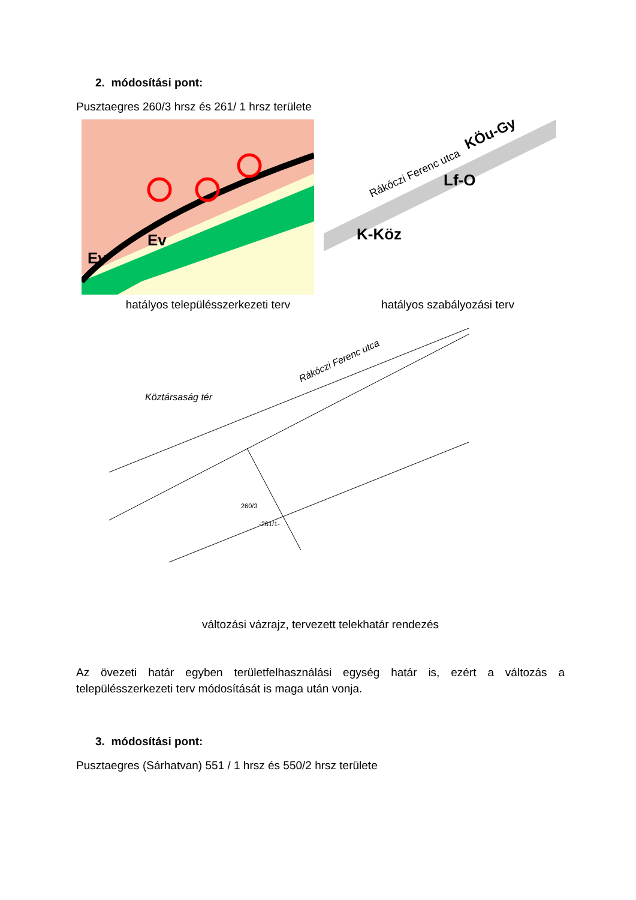2. módosítási pont:
Pusztaegres 260/3 hrsz és 261/ 1 hrsz területe
Ev
Ev
Rákóczi Ferenc utca
Lf-O
K-Köz
KÖu-Gy
hatályos településszerkezeti terv hatályos szabályozási terv
Köztársaság tér
Rákóczi Ferenc utca
-261/1-
260/3
változási vázrajz, tervezett telekhatár rendezés
Az övezeti határ egyben területfelhasználási egység határ is, ezért a változás a településszerkezeti terv módosítását is maga után vonja.
3. módosítási pont:
Pusztaegres (Sárhatvan) 551 / 1 hrsz és 550/2 hrsz területe